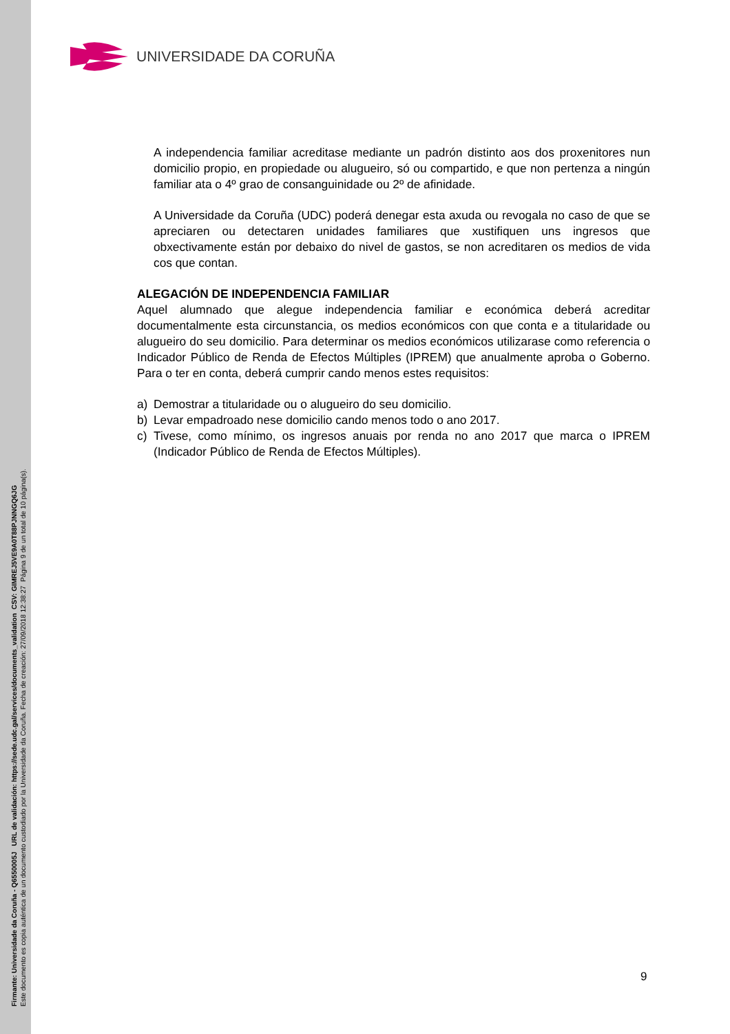Firmante: Universidade da Coruña - Q6550005J URL de validación: https://sede.udc.gal/services/documents_validation CSV: GIMREJ5VE9A0T88PJNNGQ6JG
Este documento es copia auténtica de un documento custodiado por la Universidade da Coruña. Fecha de creación: 27/09/2018 12:38:27 Página 9 de un total de 10 página(s).
UNIVERSIDADE DA CORUÑA
A independencia familiar acreditase mediante un padrón distinto aos dos proxenitores nun domicilio propio, en propiedade ou alugueiro, só ou compartido, e que non pertenza a ningún familiar ata o 4º grao de consanguinidade ou 2º de afinidade.
A Universidade da Coruña (UDC) poderá denegar esta axuda ou revogala no caso de que se apreciaren ou detectaren unidades familiares que xustifiquen uns ingresos que obxectivamente están por debaixo do nivel de gastos, se non acreditaren os medios de vida cos que contan.
ALEGACIÓN DE INDEPENDENCIA FAMILIAR
Aquel alumnado que alegue independencia familiar e económica deberá acreditar documentalmente esta circunstancia, os medios económicos con que conta e a titularidade ou alugueiro do seu domicilio. Para determinar os medios económicos utilizarase como referencia o Indicador Público de Renda de Efectos Múltiples (IPREM) que anualmente aproba o Goberno. Para o ter en conta, deberá cumprir cando menos estes requisitos:
a) Demostrar a titularidade ou o alugueiro do seu domicilio.
b) Levar empadroado nese domicilio cando menos todo o ano 2017.
c) Tivese, como mínimo, os ingresos anuais por renda no ano 2017 que marca o IPREM (Indicador Público de Renda de Efectos Múltiples).
9